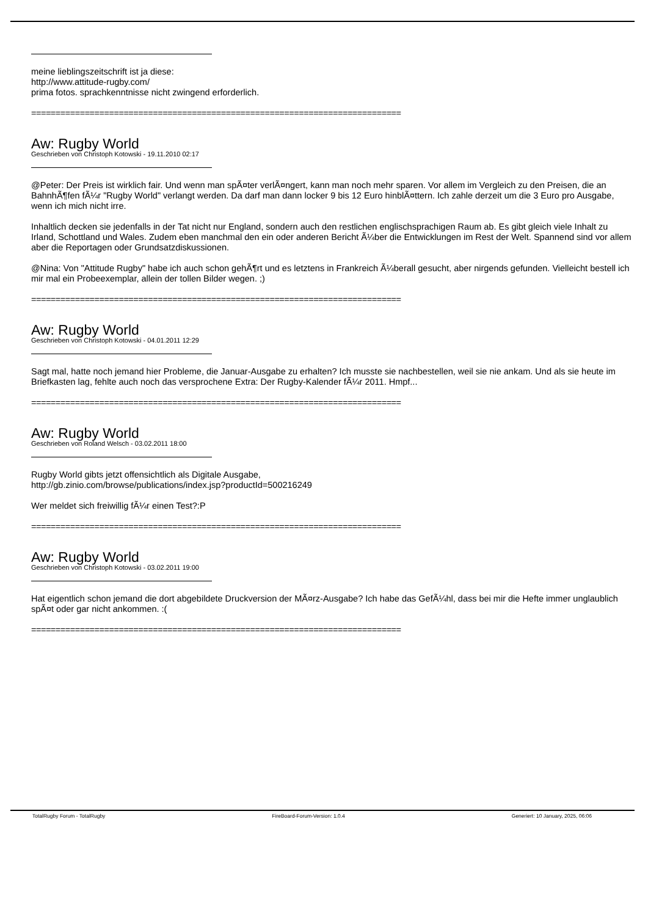meine lieblingszeitschrift ist ja diese:
http://www.attitude-rugby.com/
prima fotos. sprachkenntnisse nicht zwingend erforderlich.
============================================================================
Aw: Rugby World
Geschrieben von Christoph Kotowski - 19.11.2010 02:17
@Peter: Der Preis ist wirklich fair. Und wenn man spÃ¤ter verlÃ¤ngert, kann man noch mehr sparen. Vor allem im Vergleich zu den Preisen, die an BahnhÃ¶fen fÃ¼r "Rugby World" verlangt werden. Da darf man dann locker 9 bis 12 Euro hinblÃ¤ttern. Ich zahle derzeit um die 3 Euro pro Ausgabe, wenn ich mich nicht irre.
Inhaltlich decken sie jedenfalls in der Tat nicht nur England, sondern auch den restlichen englischsprachigen Raum ab. Es gibt gleich viele Inhalt zu Irland, Schottland und Wales. Zudem eben manchmal den ein oder anderen Bericht Ã¼ber die Entwicklungen im Rest der Welt. Spannend sind vor allem aber die Reportagen oder Grundsatzdiskussionen.
@Nina: Von "Attitude Rugby" habe ich auch schon gehÃ¶rt und es letztens in Frankreich Ã¼berall gesucht, aber nirgends gefunden. Vielleicht bestell ich mir mal ein Probeexemplar, allein der tollen Bilder wegen. ;)
============================================================================
Aw: Rugby World
Geschrieben von Christoph Kotowski - 04.01.2011 12:29
Sagt mal, hatte noch jemand hier Probleme, die Januar-Ausgabe zu erhalten? Ich musste sie nachbestellen, weil sie nie ankam. Und als sie heute im Briefkasten lag, fehlte auch noch das versprochene Extra: Der Rugby-Kalender fÃ¼r 2011. Hmpf...
============================================================================
Aw: Rugby World
Geschrieben von Roland Welsch - 03.02.2011 18:00
Rugby World gibts jetzt offensichtlich als Digitale Ausgabe,
http://gb.zinio.com/browse/publications/index.jsp?productId=500216249
Wer meldet sich freiwillig fÃ¼r einen Test?:P
============================================================================
Aw: Rugby World
Geschrieben von Christoph Kotowski - 03.02.2011 19:00
Hat eigentlich schon jemand die dort abgebildete Druckversion der MÃ¤rz-Ausgabe? Ich habe das GefÃ¼hl, dass bei mir die Hefte immer unglaublich spÃ¤t oder gar nicht ankommen. :(
============================================================================
TotalRugby Forum - TotalRugby FireBoard-Forum-Version: 1.0.4 Generiert: 10 January, 2025, 06:06